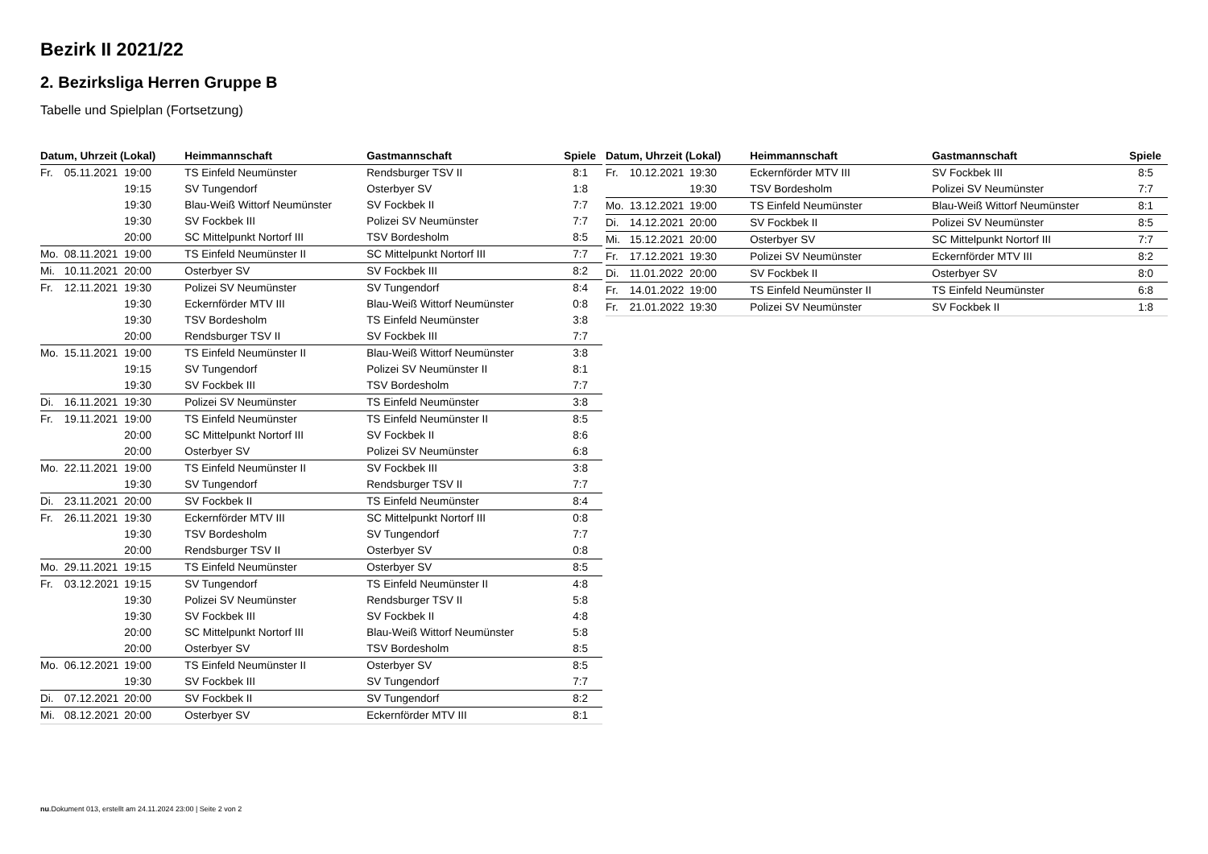Bezirk II 2021/22
2. Bezirksliga Herren Gruppe B
Tabelle und Spielplan (Fortsetzung)
| Datum, Uhrzeit (Lokal) | | | Heimmannschaft | Gastmannschaft | Spiele |
| --- | --- | --- | --- | --- | --- |
| Fr. | 05.11.2021 | 19:00 | TS Einfeld Neumünster | Rendsburger TSV II | 8:1 |
| | | 19:15 | SV Tungendorf | Osterbyer SV | 1:8 |
| | | 19:30 | Blau-Weiß Wittorf Neumünster | SV Fockbek II | 7:7 |
| | | 19:30 | SV Fockbek III | Polizei SV Neumünster | 7:7 |
| | | 20:00 | SC Mittelpunkt Nortorf III | TSV Bordesholm | 8:5 |
| Mo. | 08.11.2021 | 19:00 | TS Einfeld Neumünster II | SC Mittelpunkt Nortorf III | 7:7 |
| Mi. | 10.11.2021 | 20:00 | Osterbyer SV | SV Fockbek III | 8:2 |
| Fr. | 12.11.2021 | 19:30 | Polizei SV Neumünster | SV Tungendorf | 8:4 |
| | | 19:30 | Eckernförder MTV III | Blau-Weiß Wittorf Neumünster | 0:8 |
| | | 19:30 | TSV Bordesholm | TS Einfeld Neumünster | 3:8 |
| | | 20:00 | Rendsburger TSV II | SV Fockbek III | 7:7 |
| Mo. | 15.11.2021 | 19:00 | TS Einfeld Neumünster II | Blau-Weiß Wittorf Neumünster | 3:8 |
| | | 19:15 | SV Tungendorf | Polizei SV Neumünster II | 8:1 |
| | | 19:30 | SV Fockbek III | TSV Bordesholm | 7:7 |
| Di. | 16.11.2021 | 19:30 | Polizei SV Neumünster | TS Einfeld Neumünster | 3:8 |
| Fr. | 19.11.2021 | 19:00 | TS Einfeld Neumünster | TS Einfeld Neumünster II | 8:5 |
| | | 20:00 | SC Mittelpunkt Nortorf III | SV Fockbek II | 8:6 |
| | | 20:00 | Osterbyer SV | Polizei SV Neumünster | 6:8 |
| Mo. | 22.11.2021 | 19:00 | TS Einfeld Neumünster II | SV Fockbek III | 3:8 |
| | | 19:30 | SV Tungendorf | Rendsburger TSV II | 7:7 |
| Di. | 23.11.2021 | 20:00 | SV Fockbek II | TS Einfeld Neumünster | 8:4 |
| Fr. | 26.11.2021 | 19:30 | Eckernförder MTV III | SC Mittelpunkt Nortorf III | 0:8 |
| | | 19:30 | TSV Bordesholm | SV Tungendorf | 7:7 |
| | | 20:00 | Rendsburger TSV II | Osterbyer SV | 0:8 |
| Mo. | 29.11.2021 | 19:15 | TS Einfeld Neumünster | Osterbyer SV | 8:5 |
| Fr. | 03.12.2021 | 19:15 | SV Tungendorf | TS Einfeld Neumünster II | 4:8 |
| | | 19:30 | Polizei SV Neumünster | Rendsburger TSV II | 5:8 |
| | | 19:30 | SV Fockbek III | SV Fockbek II | 4:8 |
| | | 20:00 | SC Mittelpunkt Nortorf III | Blau-Weiß Wittorf Neumünster | 5:8 |
| | | 20:00 | Osterbyer SV | TSV Bordesholm | 8:5 |
| Mo. | 06.12.2021 | 19:00 | TS Einfeld Neumünster II | Osterbyer SV | 8:5 |
| | | 19:30 | SV Fockbek III | SV Tungendorf | 7:7 |
| Di. | 07.12.2021 | 20:00 | SV Fockbek II | SV Tungendorf | 8:2 |
| Mi. | 08.12.2021 | 20:00 | Osterbyer SV | Eckernförder MTV III | 8:1 |
| Datum, Uhrzeit (Lokal) | | | Heimmannschaft | Gastmannschaft | Spiele |
| --- | --- | --- | --- | --- | --- |
| Fr. | 10.12.2021 | 19:30 | Eckernförder MTV III | SV Fockbek III | 8:5 |
| | | 19:30 | TSV Bordesholm | Polizei SV Neumünster | 7:7 |
| Mo. | 13.12.2021 | 19:00 | TS Einfeld Neumünster | Blau-Weiß Wittorf Neumünster | 8:1 |
| Di. | 14.12.2021 | 20:00 | SV Fockbek II | Polizei SV Neumünster | 8:5 |
| Mi. | 15.12.2021 | 20:00 | Osterbyer SV | SC Mittelpunkt Nortorf III | 7:7 |
| Fr. | 17.12.2021 | 19:30 | Polizei SV Neumünster | Eckernförder MTV III | 8:2 |
| Di. | 11.01.2022 | 20:00 | SV Fockbek II | Osterbyer SV | 8:0 |
| Fr. | 14.01.2022 | 19:00 | TS Einfeld Neumünster II | TS Einfeld Neumünster | 6:8 |
| Fr. | 21.01.2022 | 19:30 | Polizei SV Neumünster | SV Fockbek II | 1:8 |
nu.Dokument 013, erstellt am 24.11.2024 23:00 | Seite 2 von 2